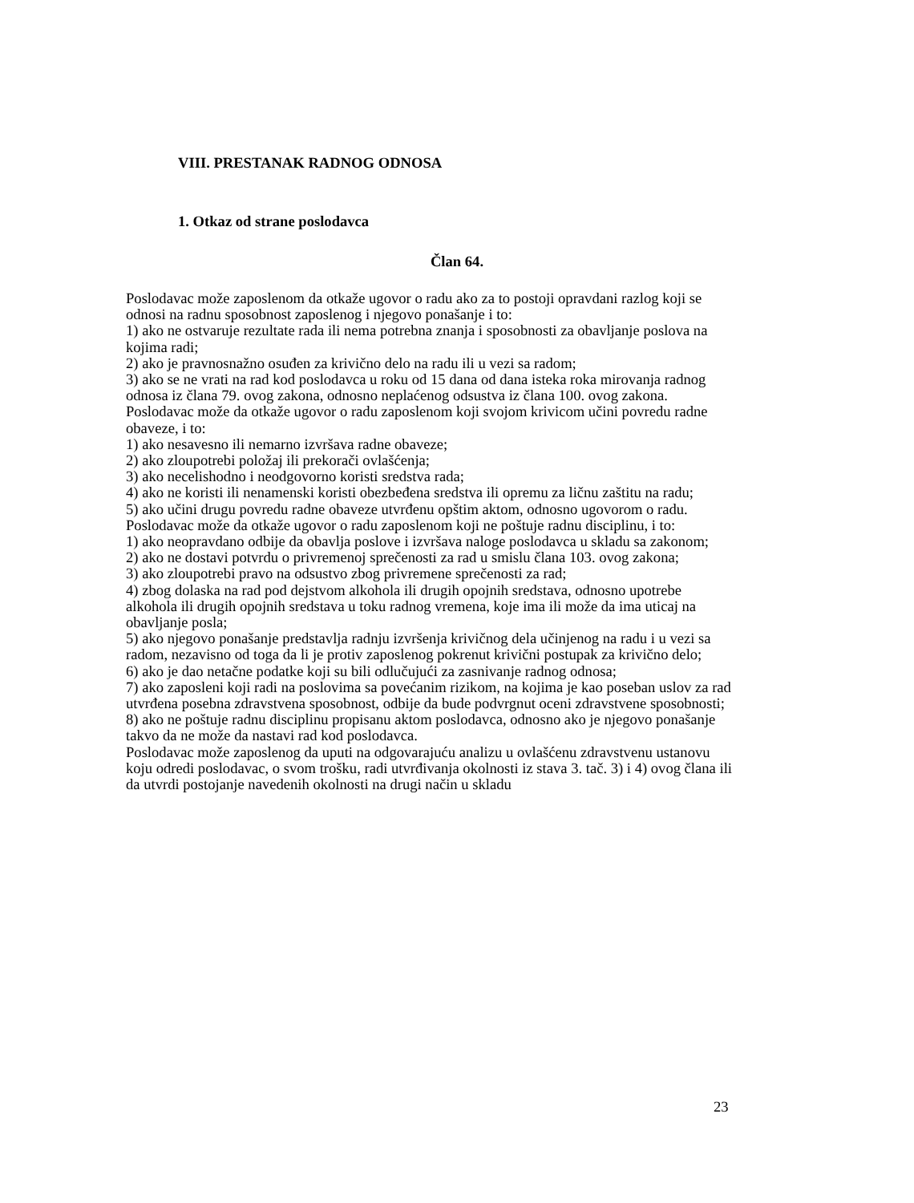VIII. PRESTANAK RADNOG ODNOSA
1. Otkaz od strane poslodavca
Član 64.
Poslodavac može zaposlenom da otkaže ugovor o radu ako za to postoji opravdani razlog koji se odnosi na radnu sposobnost zaposlenog i njegovo ponašanje i to:
1) ako ne ostvaruje rezultate rada ili nema potrebna znanja i sposobnosti za obavljanje poslova na kojima radi;
2) ako je pravnosnažno osuđen za krivično delo na radu ili u vezi sa radom;
3) ako se ne vrati na rad kod poslodavca u roku od 15 dana od dana isteka roka mirovanja radnog odnosa iz člana 79. ovog zakona, odnosno neplaćenog odsustva iz člana 100. ovog zakona.
Poslodavac može da otkaže ugovor o radu zaposlenom koji svojom krivicom učini povredu radne obaveze, i to:
1) ako nesavesno ili nemarno izvršava radne obaveze;
2) ako zloupotrebi položaj ili prekorači ovlašćenja;
3) ako necelishodno i neodgovorno koristi sredstva rada;
4) ako ne koristi ili nenamenski koristi obezbeđena sredstva ili opremu za ličnu zaštitu na radu;
5) ako učini drugu povredu radne obaveze utvrđenu opštim aktom, odnosno ugovorom o radu.
Poslodavac može da otkaže ugovor o radu zaposlenom koji ne poštuje radnu disciplinu, i to:
1) ako neopravdano odbije da obavlja poslove i izvršava naloge poslodavca u skladu sa zakonom;
2) ako ne dostavi potvrdu o privremenoj sprečenosti za rad u smislu člana 103. ovog zakona;
3) ako zloupotrebi pravo na odsustvo zbog privremene sprečenosti za rad;
4) zbog dolaska na rad pod dejstvom alkohola ili drugih opojnih sredstava, odnosno upotrebe alkohola ili drugih opojnih sredstava u toku radnog vremena, koje ima ili može da ima uticaj na obavljanje posla;
5) ako njegovo ponašanje predstavlja radnju izvršenja krivičnog dela učinjenog na radu i u vezi sa radom, nezavisno od toga da li je protiv zaposlenog pokrenut krivični postupak za krivično delo;
6) ako je dao netačne podatke koji su bili odlučujući za zasnivanje radnog odnosa;
7) ako zaposleni koji radi na poslovima sa povećanim rizikom, na kojima je kao poseban uslov za rad utvrđena posebna zdravstvena sposobnost, odbije da bude podvrgnut oceni zdravstvene sposobnosti;
8) ako ne poštuje radnu disciplinu propisanu aktom poslodavca, odnosno ako je njegovo ponašanje takvo da ne može da nastavi rad kod poslodavca.
Poslodavac može zaposlenog da uputi na odgovarajuću analizu u ovlašćenu zdravstvenu ustanovu koju odredi poslodavac, o svom trošku, radi utvrđivanja okolnosti iz stava 3. tač. 3) i 4) ovog člana ili da utvrdi postojanje navedenih okolnosti na drugi način u skladu
23